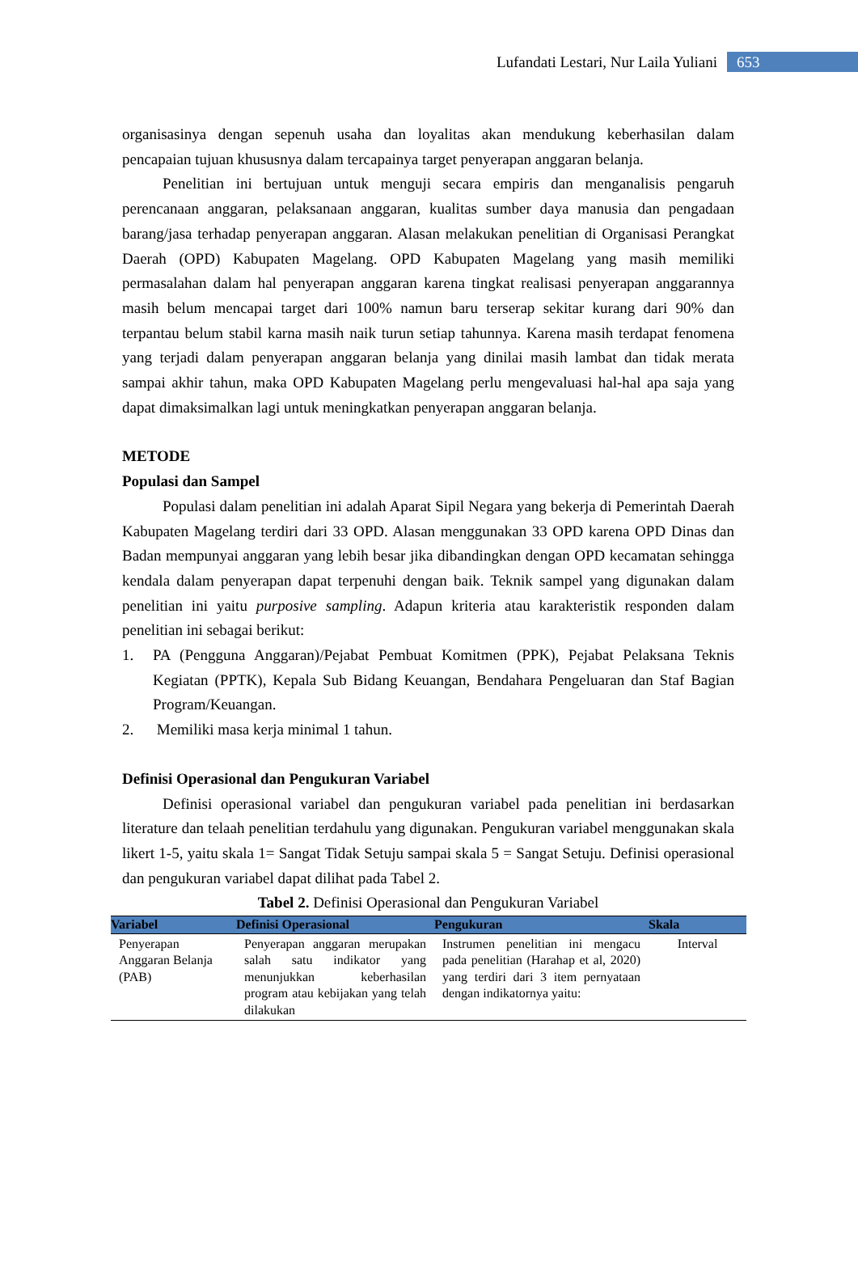Lufandati Lestari, Nur Laila Yuliani 653
organisasinya dengan sepenuh usaha dan loyalitas akan mendukung keberhasilan dalam pencapaian tujuan khususnya dalam tercapainya target penyerapan anggaran belanja.
Penelitian ini bertujuan untuk menguji secara empiris dan menganalisis pengaruh perencanaan anggaran, pelaksanaan anggaran, kualitas sumber daya manusia dan pengadaan barang/jasa terhadap penyerapan anggaran. Alasan melakukan penelitian di Organisasi Perangkat Daerah (OPD) Kabupaten Magelang. OPD Kabupaten Magelang yang masih memiliki permasalahan dalam hal penyerapan anggaran karena tingkat realisasi penyerapan anggarannya masih belum mencapai target dari 100% namun baru terserap sekitar kurang dari 90% dan terpantau belum stabil karna masih naik turun setiap tahunnya. Karena masih terdapat fenomena yang terjadi dalam penyerapan anggaran belanja yang dinilai masih lambat dan tidak merata sampai akhir tahun, maka OPD Kabupaten Magelang perlu mengevaluasi hal-hal apa saja yang dapat dimaksimalkan lagi untuk meningkatkan penyerapan anggaran belanja.
METODE
Populasi dan Sampel
Populasi dalam penelitian ini adalah Aparat Sipil Negara yang bekerja di Pemerintah Daerah Kabupaten Magelang terdiri dari 33 OPD. Alasan menggunakan 33 OPD karena OPD Dinas dan Badan mempunyai anggaran yang lebih besar jika dibandingkan dengan OPD kecamatan sehingga kendala dalam penyerapan dapat terpenuhi dengan baik. Teknik sampel yang digunakan dalam penelitian ini yaitu purposive sampling. Adapun kriteria atau karakteristik responden dalam penelitian ini sebagai berikut:
1. PA (Pengguna Anggaran)/Pejabat Pembuat Komitmen (PPK), Pejabat Pelaksana Teknis Kegiatan (PPTK), Kepala Sub Bidang Keuangan, Bendahara Pengeluaran dan Staf Bagian Program/Keuangan.
2. Memiliki masa kerja minimal 1 tahun.
Definisi Operasional dan Pengukuran Variabel
Definisi operasional variabel dan pengukuran variabel pada penelitian ini berdasarkan literature dan telaah penelitian terdahulu yang digunakan. Pengukuran variabel menggunakan skala likert 1-5, yaitu skala 1= Sangat Tidak Setuju sampai skala 5 = Sangat Setuju. Definisi operasional dan pengukuran variabel dapat dilihat pada Tabel 2.
Tabel 2. Definisi Operasional dan Pengukuran Variabel
| Variabel | Definisi Operasional | Pengukuran | Skala |
| --- | --- | --- | --- |
| Penyerapan Anggaran Belanja (PAB) | Penyerapan anggaran merupakan salah satu indikator yang menunjukkan keberhasilan program atau kebijakan yang telah dilakukan | Instrumen penelitian ini mengacu pada penelitian (Harahap et al, 2020) yang terdiri dari 3 item pernyataan dengan indikatornya yaitu: | Interval |